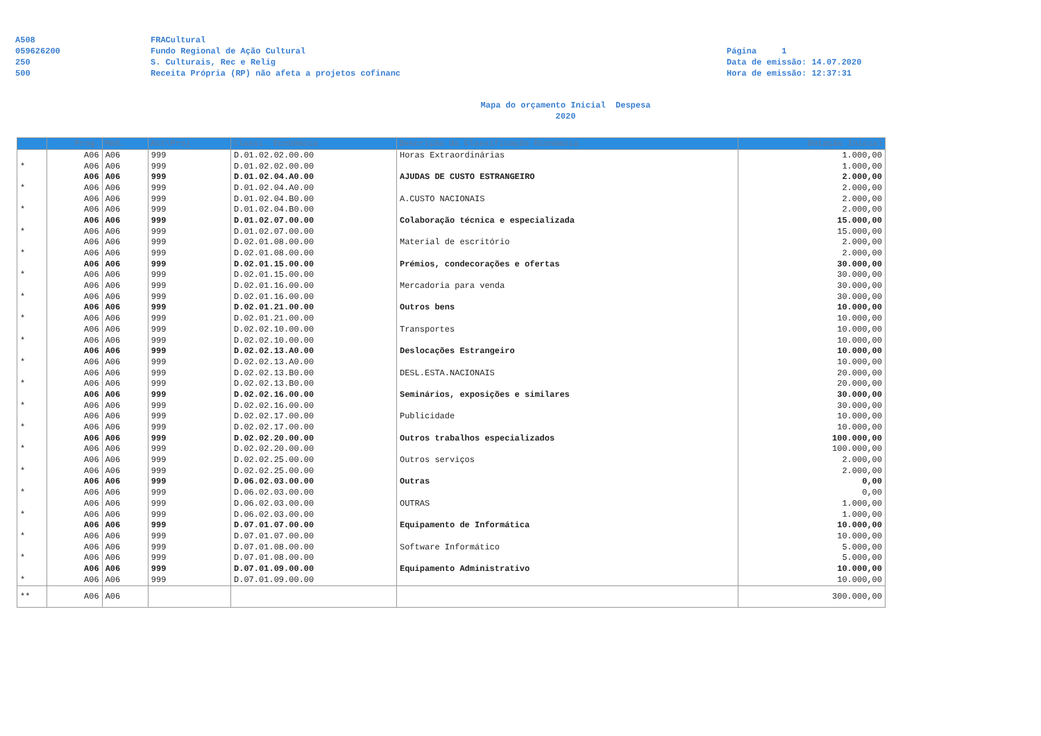A508
059626200
250
500
FRACultural
Fundo Regional de Ação Cultural
S. Culturais, Rec e Relig
Receita Própria (RP) não afeta a projetos cofinanc
Página 1
Data de emissão: 14.07.2020
Hora de emissão: 12:37:31
Mapa do orçamento Inicial Despesa
2020
| | Prog. | Med. | Act\Proj | Classi. Económica | Descrição da Classificação Económica | Dotação Inicial |
| --- | --- | --- | --- | --- | --- | --- |
| | A06 | A06 | 999 | D.01.02.02.00.00 | Horas Extraordinárias | 1.000,00 |
| * | A06 | A06 | 999 | D.01.02.02.00.00 | | 1.000,00 |
| | A06 | A06 | 999 | D.01.02.04.A0.00 | AJUDAS DE CUSTO ESTRANGEIRO | 2.000,00 |
| * | A06 | A06 | 999 | D.01.02.04.A0.00 | | 2.000,00 |
| | A06 | A06 | 999 | D.01.02.04.B0.00 | A.CUSTO NACIONAIS | 2.000,00 |
| * | A06 | A06 | 999 | D.01.02.04.B0.00 | | 2.000,00 |
| | A06 | A06 | 999 | D.01.02.07.00.00 | Colaboração técnica e especializada | 15.000,00 |
| * | A06 | A06 | 999 | D.01.02.07.00.00 | | 15.000,00 |
| | A06 | A06 | 999 | D.02.01.08.00.00 | Material de escritório | 2.000,00 |
| * | A06 | A06 | 999 | D.02.01.08.00.00 | | 2.000,00 |
| | A06 | A06 | 999 | D.02.01.15.00.00 | Prémios, condecorações e ofertas | 30.000,00 |
| * | A06 | A06 | 999 | D.02.01.15.00.00 | | 30.000,00 |
| | A06 | A06 | 999 | D.02.01.16.00.00 | Mercadoria para venda | 30.000,00 |
| * | A06 | A06 | 999 | D.02.01.16.00.00 | | 30.000,00 |
| | A06 | A06 | 999 | D.02.01.21.00.00 | Outros bens | 10.000,00 |
| * | A06 | A06 | 999 | D.02.01.21.00.00 | | 10.000,00 |
| | A06 | A06 | 999 | D.02.02.10.00.00 | Transportes | 10.000,00 |
| * | A06 | A06 | 999 | D.02.02.10.00.00 | | 10.000,00 |
| | A06 | A06 | 999 | D.02.02.13.A0.00 | Deslocações Estrangeiro | 10.000,00 |
| * | A06 | A06 | 999 | D.02.02.13.A0.00 | | 10.000,00 |
| | A06 | A06 | 999 | D.02.02.13.B0.00 | DESL.ESTA.NACIONAIS | 20.000,00 |
| * | A06 | A06 | 999 | D.02.02.13.B0.00 | | 20.000,00 |
| | A06 | A06 | 999 | D.02.02.16.00.00 | Seminários, exposições e similares | 30.000,00 |
| * | A06 | A06 | 999 | D.02.02.16.00.00 | | 30.000,00 |
| | A06 | A06 | 999 | D.02.02.17.00.00 | Publicidade | 10.000,00 |
| * | A06 | A06 | 999 | D.02.02.17.00.00 | | 10.000,00 |
| | A06 | A06 | 999 | D.02.02.20.00.00 | Outros trabalhos especializados | 100.000,00 |
| * | A06 | A06 | 999 | D.02.02.20.00.00 | | 100.000,00 |
| | A06 | A06 | 999 | D.02.02.25.00.00 | Outros serviços | 2.000,00 |
| * | A06 | A06 | 999 | D.02.02.25.00.00 | | 2.000,00 |
| | A06 | A06 | 999 | D.06.02.03.00.00 | Outras | 0,00 |
| * | A06 | A06 | 999 | D.06.02.03.00.00 | | 0,00 |
| | A06 | A06 | 999 | D.06.02.03.00.00 | OUTRAS | 1.000,00 |
| * | A06 | A06 | 999 | D.06.02.03.00.00 | | 1.000,00 |
| | A06 | A06 | 999 | D.07.01.07.00.00 | Equipamento de Informática | 10.000,00 |
| * | A06 | A06 | 999 | D.07.01.07.00.00 | | 10.000,00 |
| | A06 | A06 | 999 | D.07.01.08.00.00 | Software Informático | 5.000,00 |
| * | A06 | A06 | 999 | D.07.01.08.00.00 | | 5.000,00 |
| | A06 | A06 | 999 | D.07.01.09.00.00 | Equipamento Administrativo | 10.000,00 |
| * | A06 | A06 | 999 | D.07.01.09.00.00 | | 10.000,00 |
| ** | A06 | A06 | | | | 300.000,00 |